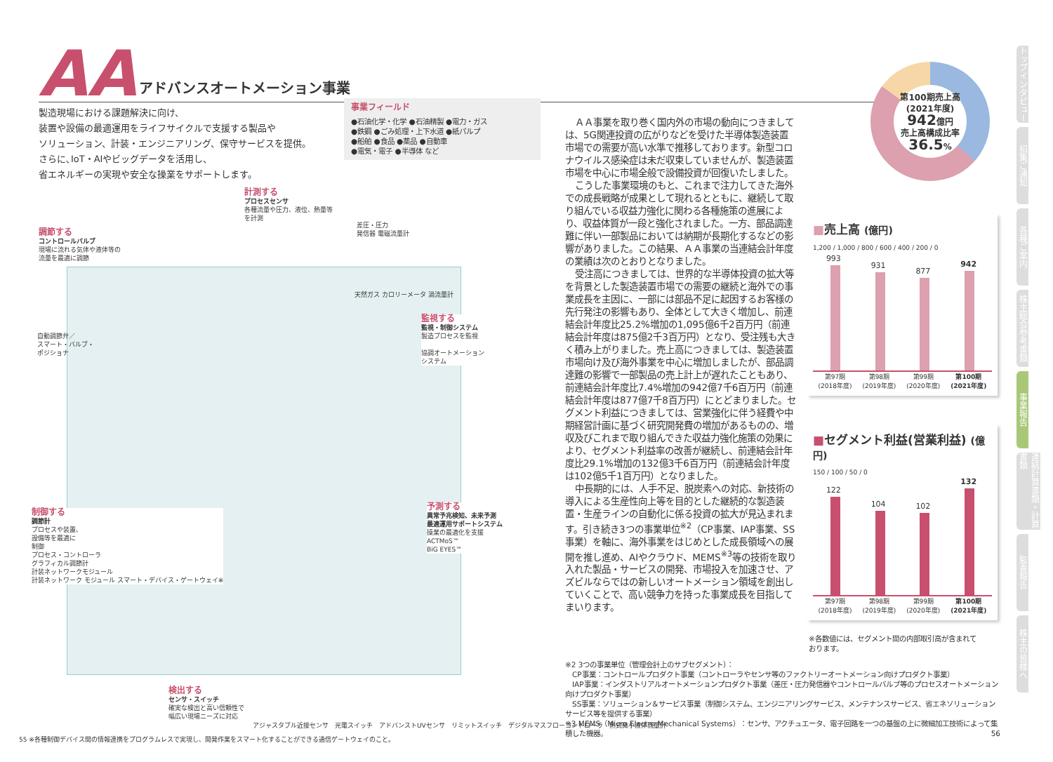AA
アドバンスオートメーション事業
製造現場における課題解決に向け、
装置や設備の最適運用をライフサイクルで支援する製品や
ソリューション、計装・エンジニアリング、保守サービスを提供。
さらに､IoT・AIやビッグデータを活用し、
省エネルギーの実現や安全な操業をサポートします。
事業フィールド
●石油化学・化学 ●石油精製 ●電力・ガス
●鉄鋼 ●ごみ処理・上下水道 ●紙パルプ
●船舶 ●食品 ●薬品 ●自動車
●電気・電子 ●半導体 など
計測する
プロセスセンサ
各種流量や圧力、液位、熱量等
を計測
差圧・圧力
発信器 電磁流量計
天然ガス カロリーメータ 渦流量計
調節する
コントロールバルブ
現場に流れる気体や液体等の
流量を最適に調節
自動調節弁／
スマート・バルブ・
ポジショナ
監視する
監視・制御システム
製造プロセスを監視
協調オートメーション
システム
予測する
異常予兆検知、未来予測
最適運用サポートシステム
操業の最適化を支援
ACTMoS™
BiG EYES™
制御する
調節計
プロセスや装置、
設備等を最適に
制御
プロセス・コントローラ
グラフィカル調節計
計装ネットワークモジュール
計装ネットワーク モジュール スマート・デバイス・ゲートウェイ※
検出する
センサ・スイッチ
確実な検出と高い信頼性で
幅広い現場ニーズに対応
アジャスタブル近接センサ　光電スイッチ　アドバンストUVセンサ　リミットスイッチ　デジタルマスフローコントローラ　熱式微小液体流量計
55 ※各種制御デバイス間の情報連携をプログラムレスで実現し、開発作業をスマート化することができる通信ゲートウェイのこと。
ＡＡ事業を取り巻く国内外の市場の動向につきましては、5G関連投資の広がりなどを受けた半導体製造装置市場での需要が高い水準で推移しております。新型コロナウイルス感染症は未だ収束していませんが、製造装置市場を中心に市場全般で設備投資が回復いたしました。
こうした事業環境のもと、これまで注力してきた海外での成長戦略が成果として現れるとともに、継続して取り組んでいる収益力強化に関わる各種施策の進展により、収益体質が一段と強化されました。一方、部品調達難に伴い一部製品においては納期が長期化するなどの影響がありました。この結果、ＡＡ事業の当連結会計年度の業績は次のとおりとなりました。
受注高につきましては、世界的な半導体投資の拡大等を背景とした製造装置市場での需要の継続と海外での事業成長を主因に、一部には部品不足に起因するお客様の先行発注の影響もあり、全体として大きく増加し、前連結会計年度比25.2%増加の1,095億6千2百万円（前連結会計年度は875億2千3百万円）となり、受注残も大きく積み上がりました。売上高につきましては、製造装置市場向け及び海外事業を中心に増加しましたが、部品調達難の影響で一部製品の売上計上が遅れたこともあり、前連結会計年度比7.4%増加の942億7千6百万円（前連結会計年度は877億7千8百万円）にとどまりました。セグメント利益につきましては、営業強化に伴う経費や中期経営計画に基づく研究開発費の増加があるものの、増収及びこれまで取り組んできた収益力強化施策の効果により、セグメント利益率の改善が継続し、前連結会計年度比29.1%増加の132億3千6百万円（前連結会計年度は102億5千1百万円）となりました。
中長期的には、人手不足、脱炭素への対応、新技術の導入による生産性向上等を目的とした継続的な製造装置・生産ラインの自動化に係る投資の拡大が見込まれます。引き続き3つの事業単位<sup>※2</sup>（CP事業、IAP事業、SS事業）を軸に、海外事業をはじめとした成長領域への展開を推し進め、AIやクラウド、MEMS<sup>※3</sup>等の技術を取り入れた製品・サービスの開発、市場投入を加速させ、アズビルならではの新しいオートメーション領域を創出していくことで、高い競争力を持った事業成長を目指してまいります。
第100期売上高
(2021年度)
942億円
売上高構成比率
36.5%
■売上高 (億円)
1,200 / 1,000 / 800 / 600 / 400 / 200 / 0
993
931
877
942
第97期
(2018年度)
第98期
(2019年度)
第99期
(2020年度)
第100期
(2021年度)
■セグメント利益(営業利益) (億円)
150 / 100 / 50 / 0
122
104
102
132
第97期
(2018年度)
第98期
(2019年度)
第99期
(2020年度)
第100期
(2021年度)
※各数値には、セグメント間の内部取引高が含まれて
おります。
※2 3つの事業単位（管理会計上のサブセグメント）：
　CP事業：コントロールプロダクト事業（コントローラやセンサ等のファクトリーオートメーション向けプロダクト事業）
　IAP事業：インダストリアルオートメーションプロダクト事業（差圧・圧力発信器やコントロールバルブ等のプロセスオートメーション向けプロダクト事業）
　SS事業：ソリューション＆サービス事業（制御システム、エンジニアリングサービス、メンテナンスサービス、省エネソリューションサービス等を提供する事業）
※3 MEMS（Micro Electro Mechanical Systems）：センサ、アクチュエータ、電子回路を一つの基盤の上に微細加工技術によって集積した機器。 56
トップインタビュー
招集ご通知
各種ご案内
株主総会参考書類
事業報告
連結計算書類・計算書類
監査報告
株主の皆様へ